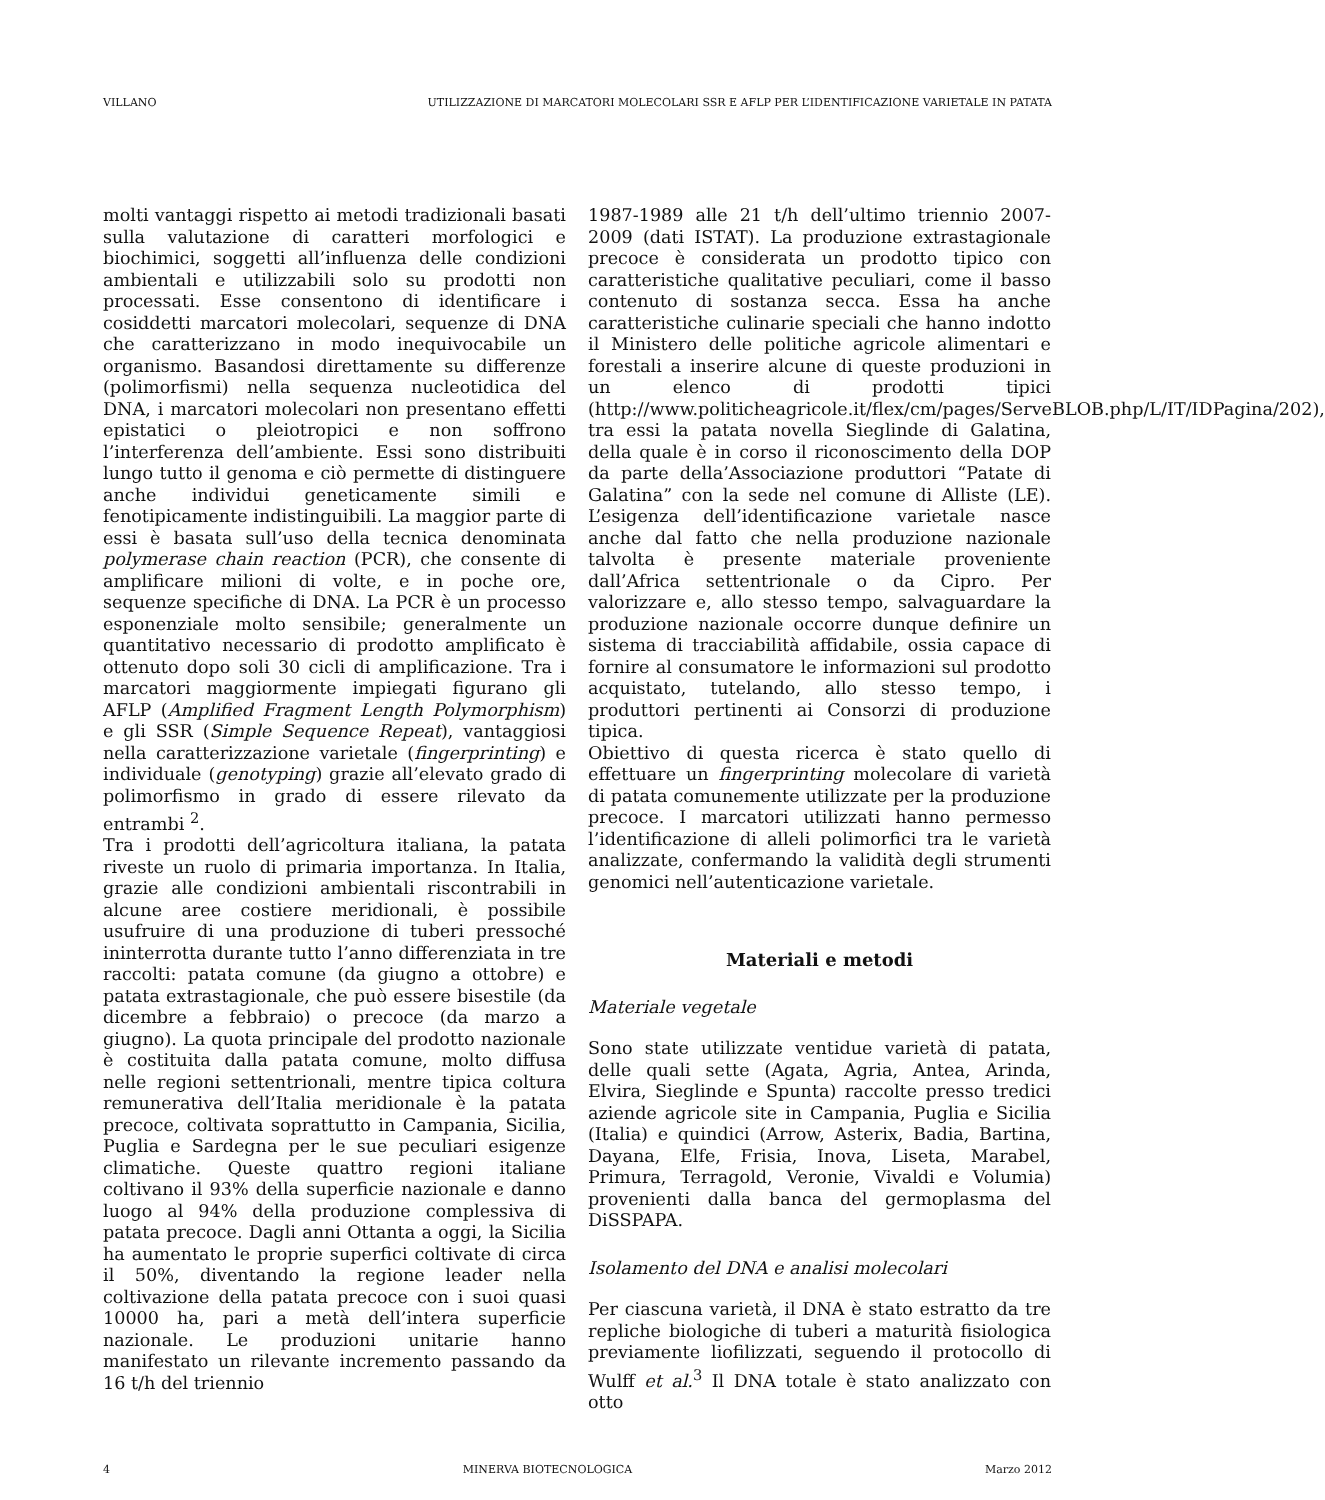VILLANO UTILIZZAZIONE DI MARCATORI MOLECOLARI SSR E AFLP PER L’IDENTIFICAZIONE VARIETALE IN PATATA
molti vantaggi rispetto ai metodi tradizionali basati sulla valutazione di caratteri morfologici e biochimici, soggetti all’influenza delle condizioni ambientali e utilizzabili solo su prodotti non processati. Esse consentono di identificare i cosiddetti marcatori molecolari, sequenze di DNA che caratterizzano in modo inequivocabile un organismo. Basandosi direttamente su differenze (polimorfismi) nella sequenza nucleotidica del DNA, i marcatori molecolari non presentano effetti epistatici o pleiotropici e non soffrono l’interferenza dell’ambiente. Essi sono distribuiti lungo tutto il genoma e ciò permette di distinguere anche individui geneticamente simili e fenotipicamente indistinguibili. La maggior parte di essi è basata sull’uso della tecnica denominata polymerase chain reaction (PCR), che consente di amplificare milioni di volte, e in poche ore, sequenze specifiche di DNA. La PCR è un processo esponenziale molto sensibile; generalmente un quantitativo necessario di prodotto amplificato è ottenuto dopo soli 30 cicli di amplificazione. Tra i marcatori maggiormente impiegati figurano gli AFLP (Amplified Fragment Length Polymorphism) e gli SSR (Simple Sequence Repeat), vantaggiosi nella caratterizzazione varietale (fingerprinting) e individuale (genotyping) grazie all’elevato grado di polimorfismo in grado di essere rilevato da entrambi <sup>2</sup>.
Tra i prodotti dell’agricoltura italiana, la patata riveste un ruolo di primaria importanza. In Italia, grazie alle condizioni ambientali riscontrabili in alcune aree costiere meridionali, è possibile usufruire di una produzione di tuberi pressoché ininterrotta durante tutto l’anno differenziata in tre raccolti: patata comune (da giugno a ottobre) e patata extrastagionale, che può essere bisestile (da dicembre a febbraio) o precoce (da marzo a giugno). La quota principale del prodotto nazionale è costituita dalla patata comune, molto diffusa nelle regioni settentrionali, mentre tipica coltura remunerativa dell’Italia meridionale è la patata precoce, coltivata soprattutto in Campania, Sicilia, Puglia e Sardegna per le sue peculiari esigenze climatiche. Queste quattro regioni italiane coltivano il 93% della superficie nazionale e danno luogo al 94% della produzione complessiva di patata precoce. Dagli anni Ottanta a oggi, la Sicilia ha aumentato le proprie superfici coltivate di circa il 50%, diventando la regione leader nella coltivazione della patata precoce con i suoi quasi 10000 ha, pari a metà dell’intera superficie nazionale. Le produzioni unitarie hanno manifestato un rilevante incremento passando da 16 t/h del triennio
1987-1989 alle 21 t/h dell’ultimo triennio 2007-2009 (dati ISTAT). La produzione extrastagionale precoce è considerata un prodotto tipico con caratteristiche qualitative peculiari, come il basso contenuto di sostanza secca. Essa ha anche caratteristiche culinarie speciali che hanno indotto il Ministero delle politiche agricole alimentari e forestali a inserire alcune di queste produzioni in un elenco di prodotti tipici (http://www.politicheagricole.it/flex/cm/pages/ServeBLOB.php/L/IT/IDPagina/202), tra essi la patata novella Sieglinde di Galatina, della quale è in corso il riconoscimento della DOP da parte della’Associazione produttori “Patate di Galatina” con la sede nel comune di Alliste (LE). L’esigenza dell’identificazione varietale nasce anche dal fatto che nella produzione nazionale talvolta è presente materiale proveniente dall’Africa settentrionale o da Cipro. Per valorizzare e, allo stesso tempo, salvaguardare la produzione nazionale occorre dunque definire un sistema di tracciabilità affidabile, ossia capace di fornire al consumatore le informazioni sul prodotto acquistato, tutelando, allo stesso tempo, i produttori pertinenti ai Consorzi di produzione tipica.
Obiettivo di questa ricerca è stato quello di effettuare un fingerprinting molecolare di varietà di patata comunemente utilizzate per la produzione precoce. I marcatori utilizzati hanno permesso l’identificazione di alleli polimorfici tra le varietà analizzate, confermando la validità degli strumenti genomici nell’autenticazione varietale.
Materiali e metodi
Materiale vegetale
Sono state utilizzate ventidue varietà di patata, delle quali sette (Agata, Agria, Antea, Arinda, Elvira, Sieglinde e Spunta) raccolte presso tredici aziende agricole site in Campania, Puglia e Sicilia (Italia) e quindici (Arrow, Asterix, Badia, Bartina, Dayana, Elfe, Frisia, Inova, Liseta, Marabel, Primura, Terragold, Veronie, Vivaldi e Volumia) provenienti dalla banca del germoplasma del DiSSPAPA.
Isolamento del DNA e analisi molecolari
Per ciascuna varietà, il DNA è stato estratto da tre repliche biologiche di tuberi a maturità fisiologica previamente liofilizzati, seguendo il protocollo di Wulff et al.<sup>3</sup> Il DNA totale è stato analizzato con otto
4 MINERVA BIOTECNOLOGICA Marzo 2012